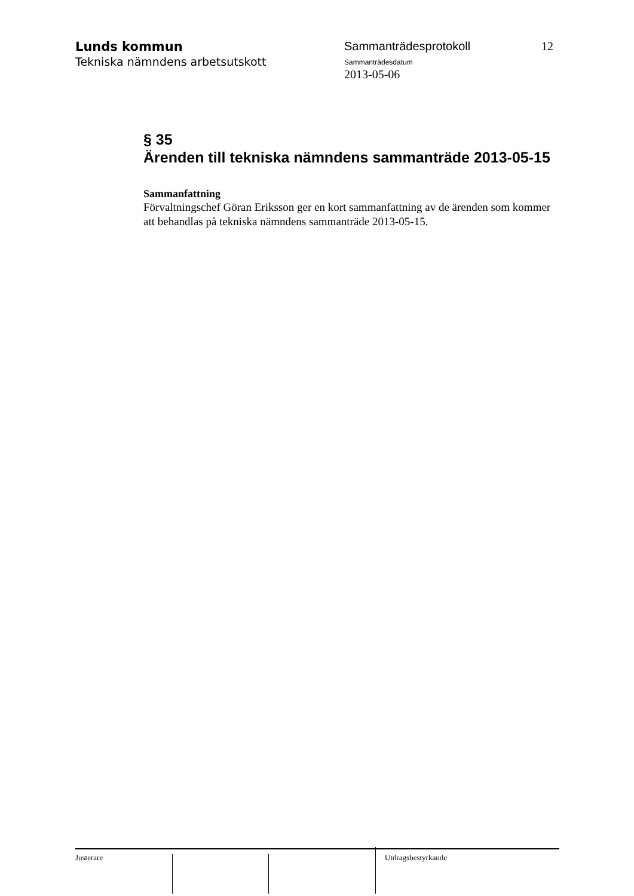Lunds kommun
Tekniska nämndens arbetsutskott
Sammanträdesprotokoll
Sammanträdesdatum
2013-05-06
12
§ 35
Ärenden till tekniska nämndens sammanträde 2013-05-15
Sammanfattning
Förvaltningschef Göran Eriksson ger en kort sammanfattning av de ärenden som kommer att behandlas på tekniska nämndens sammanträde 2013-05-15.
Justerare Utdragsbestyrkande